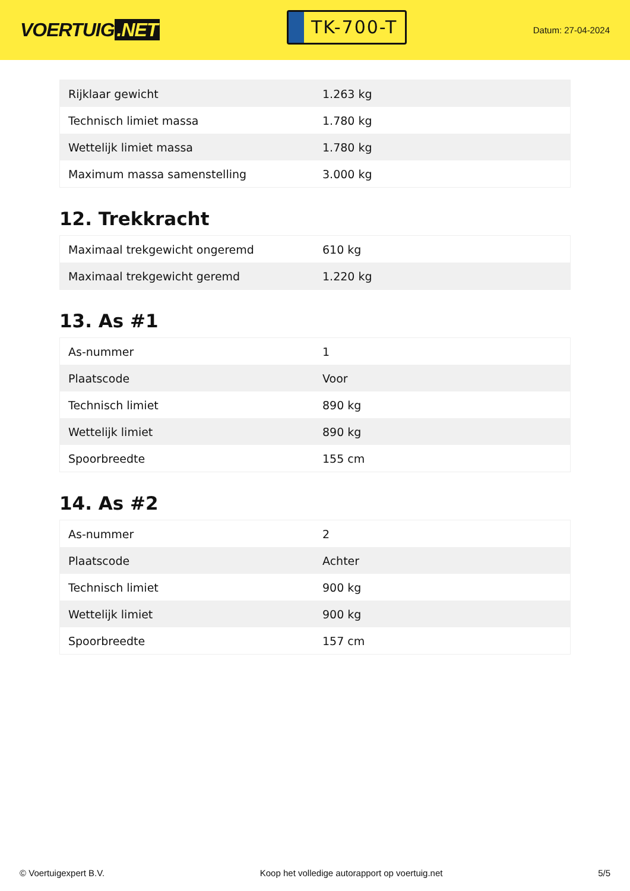VOERTUIG.NET
TK-700-T
Datum: 27-04-2024
| Rijklaar gewicht | 1.263 kg |
| Technisch limiet massa | 1.780 kg |
| Wettelijk limiet massa | 1.780 kg |
| Maximum massa samenstelling | 3.000 kg |
12. Trekkracht
| Maximaal trekgewicht ongeremd | 610 kg |
| Maximaal trekgewicht geremd | 1.220 kg |
13. As #1
| As-nummer | 1 |
| Plaatscode | Voor |
| Technisch limiet | 890 kg |
| Wettelijk limiet | 890 kg |
| Spoorbreedte | 155 cm |
14. As #2
| As-nummer | 2 |
| Plaatscode | Achter |
| Technisch limiet | 900 kg |
| Wettelijk limiet | 900 kg |
| Spoorbreedte | 157 cm |
© Voertuigexpert B.V. Koop het volledige autorapport op voertuig.net 5/5